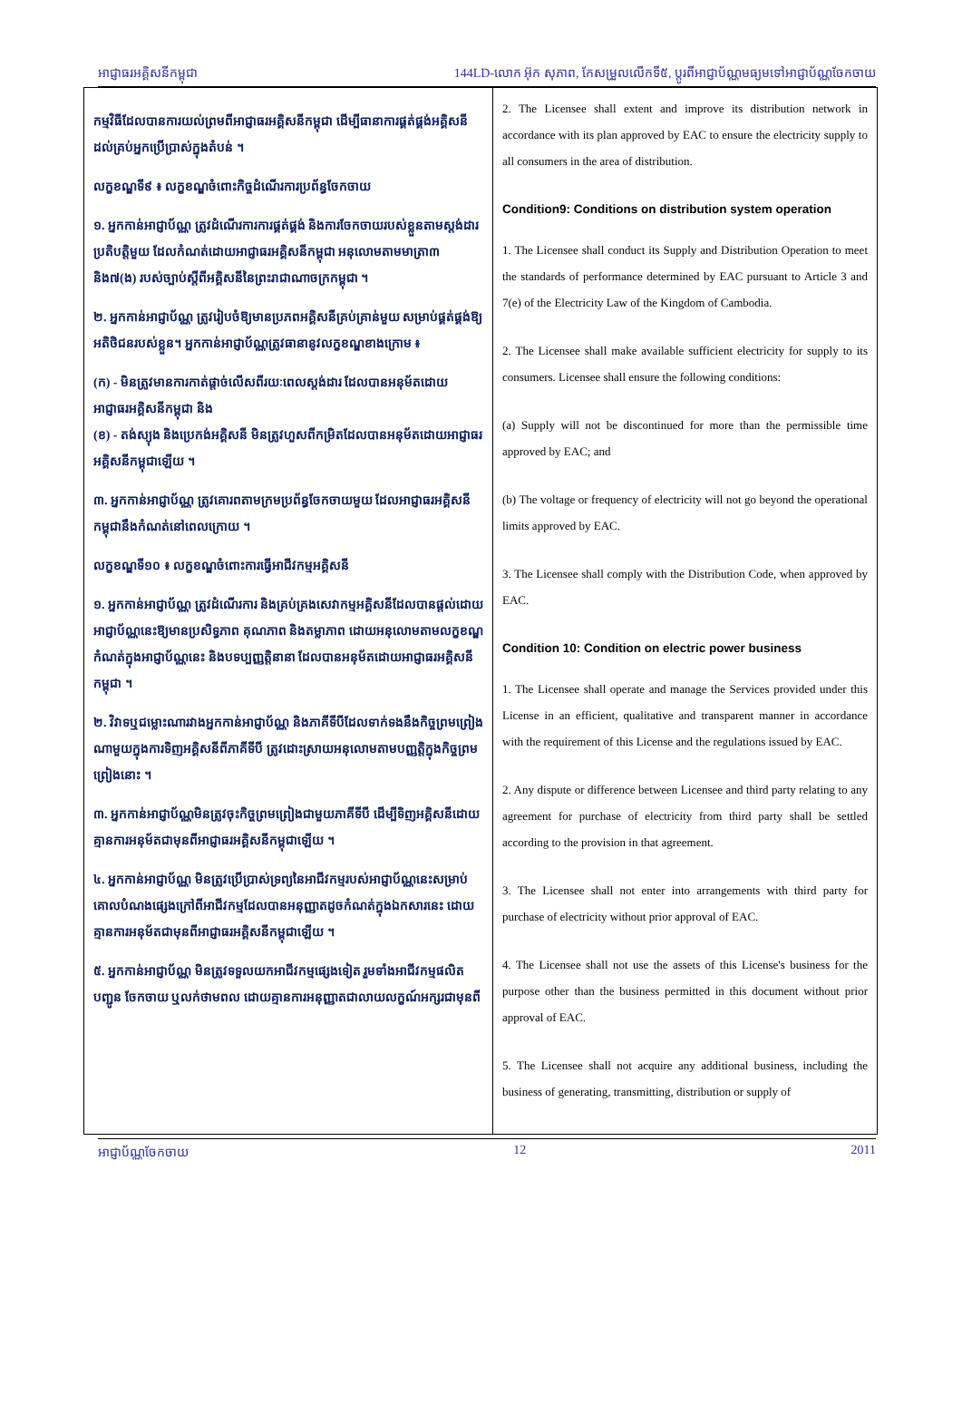អាជ្ញាធរអគ្គិសនីកម្ពុជា 144LD-លោក អ៊ុក សុភាព, កែសម្រួលលើកទី៥, ប្តូរពីអាជ្ញាប័ណ្ណមធ្យមទៅអាជ្ញាប័ណ្ណចែកចាយ
| កម្មវិធីដែលបានការយល់ព្រមពីអាជ្ញាធរអគ្គិសនីកម្ពុជា ដើម្បីធានាការផ្គត់ផ្គង់អគ្គិសនីដល់គ្រប់អ្នកប្រើប្រាស់ក្នុងតំបន់ ។ លក្ខខណ្ឌទី៩ ៖ លក្ខខណ្ឌចំពោះកិច្ចដំណើរការប្រព័ន្ធចែកចាយ ១. អ្នកកាន់អាជ្ញាប័ណ្ណ ត្រូវដំណើរការការផ្គត់ផ្គង់ និងការចែកចាយរបស់ខ្លួនតាមស្តង់ដារប្រតិបត្តិមួយ ដែលកំណត់ដោយអាជ្ញាធរអគ្គិសនីកម្ពុជា អនុលោមតាមមាត្រា៣ និង៧(ង) របស់ច្បាប់ស្តីពីអគ្គិសនីនៃព្រះរាជាណាចក្រកម្ពុជា ។ ២. អ្នកកាន់អាជ្ញាប័ណ្ណ ត្រូវរៀបចំឱ្យមានប្រភពអគ្គិសនីគ្រប់គ្រាន់មួយ សម្រាប់ផ្គត់ផ្គង់ឱ្យអតិថិជនរបស់ខ្លួន។ អ្នកកាន់អាជ្ញាប័ណ្ណត្រូវធានានូវលក្ខខណ្ឌខាងក្រោម ៖ (ក) - មិនត្រូវមានការកាត់ផ្តាច់លើសពីរយៈពេលស្តង់ដារ ដែលបានអនុម័តដោយអាជ្ញាធរអគ្គិសនីកម្ពុជា និង (ខ) - តង់ស្យុង និងប្រេកង់អគ្គិសនី មិនត្រូវហួសពីកម្រិតដែលបានអនុម័តដោយអាជ្ញាធរអគ្គិសនីកម្ពុជាឡើយ ។ ៣. អ្នកកាន់អាជ្ញាប័ណ្ណ ត្រូវគោរពតាមក្រមប្រព័ន្ធចែកចាយមួយ ដែលអាជ្ញាធរអគ្គិសនីកម្ពុជានឹងកំណត់នៅពេលក្រោយ ។ លក្ខខណ្ឌទី១០ ៖ លក្ខខណ្ឌចំពោះការធ្វើអាជីវកម្មអគ្គិសនី ១. អ្នកកាន់អាជ្ញាប័ណ្ណ ត្រូវដំណើរការ និងគ្រប់គ្រងសេវាកម្មអគ្គិសនីដែលបានផ្តល់ដោយអាជ្ញាប័ណ្ណនេះឱ្យមានប្រសិទ្ធភាព គុណភាព និងតម្លាភាព ដោយអនុលោមតាមលក្ខខណ្ឌកំណត់ក្នុងអាជ្ញាប័ណ្ណនេះ និងបទប្បញ្ញត្តិនានា ដែលបានអនុម័តដោយអាជ្ញាធរអគ្គិសនីកម្ពុជា ។ ២. វិវាទឬជម្លោះណារវាងអ្នកកាន់អាជ្ញាប័ណ្ណ និងភាគីទីបីដែលទាក់ទងនឹងកិច្ចព្រមព្រៀងណាមួយក្នុងការទិញអគ្គិសនីពីភាគីទីបី ត្រូវដោះស្រាយអនុលោមតាមបញ្ញត្តិក្នុងកិច្ចព្រមព្រៀងនោះ ។ ៣. អ្នកកាន់អាជ្ញាប័ណ្ណមិនត្រូវចុះកិច្ចព្រមព្រៀងជាមួយភាគីទីបី ដើម្បីទិញអគ្គិសនីដោយគ្មានការអនុម័តជាមុនពីអាជ្ញាធរអគ្គិសនីកម្ពុជាឡើយ ។ ៤. អ្នកកាន់អាជ្ញាប័ណ្ណ មិនត្រូវប្រើប្រាស់ទ្រព្យនៃអាជីវកម្មរបស់អាជ្ញាប័ណ្ណនេះសម្រាប់គោលបំណងផ្សេងក្រៅពីអាជីវកម្មដែលបានអនុញ្ញាតដូចកំណត់ក្នុងឯកសារនេះ ដោយគ្មានការអនុម័តជាមុនពីអាជ្ញាធរអគ្គិសនីកម្ពុជាឡើយ ។ ៥. អ្នកកាន់អាជ្ញាប័ណ្ណ មិនត្រូវទទួលយកអាជីវកម្មផ្សេងទៀត រួមទាំងអាជីវកម្មផលិត បញ្ជូន ចែកចាយ ឬលក់ថាមពល ដោយគ្មានការអនុញ្ញាតជាលាយលក្ខណ៍អក្សរជាមុនពី | 2. The Licensee shall extent and improve its distribution network in accordance with its plan approved by EAC to ensure the electricity supply to all consumers in the area of distribution. Condition9: Conditions on distribution system operation 1. The Licensee shall conduct its Supply and Distribution Operation to meet the standards of performance determined by EAC pursuant to Article 3 and 7(e) of the Electricity Law of the Kingdom of Cambodia. 2. The Licensee shall make available sufficient electricity for supply to its consumers. Licensee shall ensure the following conditions: (a) Supply will not be discontinued for more than the permissible time approved by EAC; and (b) The voltage or frequency of electricity will not go beyond the operational limits approved by EAC. 3. The Licensee shall comply with the Distribution Code, when approved by EAC. Condition 10: Condition on electric power business 1. The Licensee shall operate and manage the Services provided under this License in an efficient, qualitative and transparent manner in accordance with the requirement of this License and the regulations issued by EAC. 2. Any dispute or difference between Licensee and third party relating to any agreement for purchase of electricity from third party shall be settled according to the provision in that agreement. 3. The Licensee shall not enter into arrangements with third party for purchase of electricity without prior approval of EAC. 4. The Licensee shall not use the assets of this License's business for the purpose other than the business permitted in this document without prior approval of EAC. 5. The Licensee shall not acquire any additional business, including the business of generating, transmitting, distribution or supply of |
អាជ្ញាប័ណ្ណចែកចាយ 12 2011